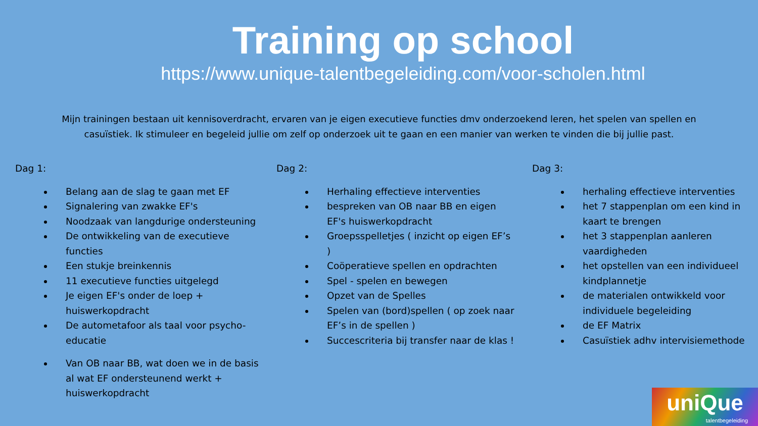Training op school
https://www.unique-talentbegeleiding.com/voor-scholen.html
Mijn trainingen bestaan uit kennisoverdracht, ervaren van je eigen executieve functies dmv onderzoekend leren, het spelen van spellen en casuïstiek. Ik stimuleer en begeleid jullie om zelf op onderzoek uit te gaan en een manier van werken te vinden die bij jullie past.
Dag 1:
Belang aan de slag te gaan met EF
Signalering van zwakke EF's
Noodzaak van langdurige ondersteuning
De ontwikkeling van de executieve functies
Een stukje breinkennis
11 executieve functies uitgelegd
Je eigen EF's onder de loep + huiswerkopdracht
De autometafoor als taal voor psycho-educatie
Van OB naar BB, wat doen we in de basis al wat EF ondersteunend werkt + huiswerkopdracht
Dag 2:
Herhaling effectieve interventies
bespreken van OB naar BB en eigen EF's huiswerkopdracht
Groepsspelletjes ( inzicht op eigen EF’s )
Coöperatieve spellen en opdrachten
Spel - spelen en bewegen
Opzet van de Spelles
Spelen van (bord)spellen ( op zoek naar EF’s in de spellen )
Succescriteria bij transfer naar de klas !
Dag 3:
herhaling effectieve interventies
het 7 stappenplan om een kind in kaart te brengen
het 3 stappenplan aanleren vaardigheden
het opstellen van een individueel kindplannetje
de materialen ontwikkeld voor individuele begeleiding
de EF Matrix
Casuïstiek adhv intervisiemethode
uniQue
talentbegeleiding